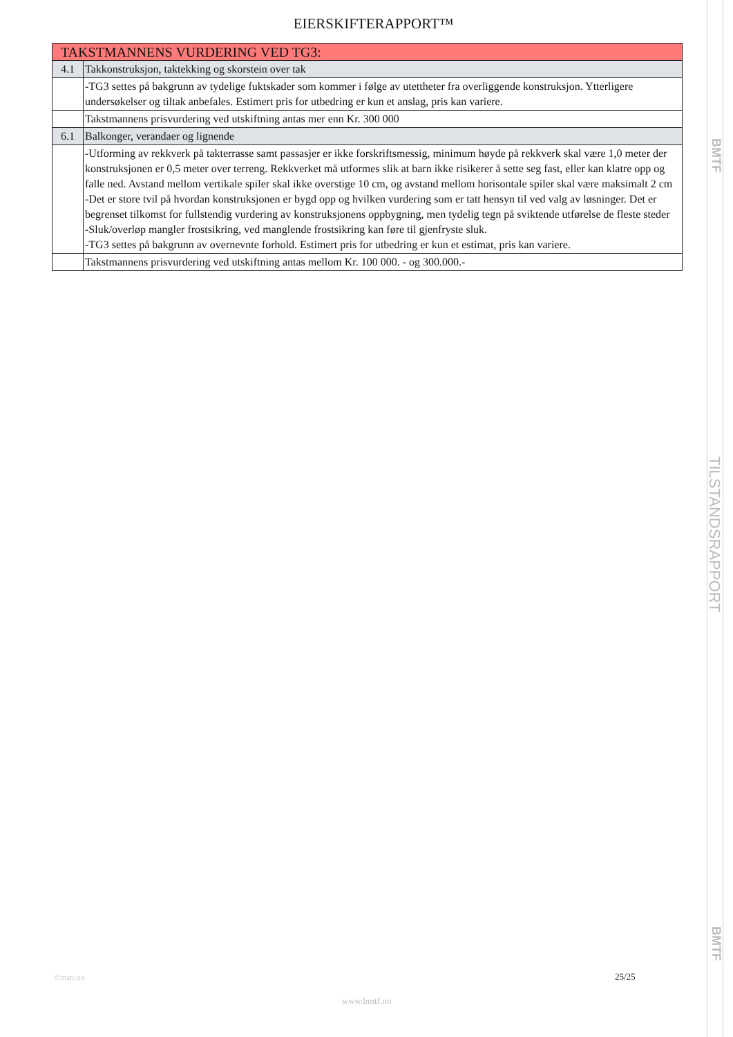EIERSKIFTERAPPORT™
| TAKSTMANNENS VURDERING VED TG3: | |
| 4.1 | Takkonstruksjon, taktekking og skorstein over tak |
| | -TG3 settes på bakgrunn av tydelige fuktskader som kommer i følge av utettheter fra overliggende konstruksjon. Ytterligere undersøkelser og tiltak anbefales. Estimert pris for utbedring er kun et anslag, pris kan variere. |
| | Takstmannens prisvurdering ved utskiftning antas mer enn Kr. 300 000 |
| 6.1 | Balkonger, verandaer og lignende |
| | -Utforming av rekkverk på takterrasse samt passasjer er ikke forskriftsmessig, minimum høyde på rekkverk skal være 1,0 meter der konstruksjonen er 0,5 meter over terreng. Rekkverket må utformes slik at barn ikke risikerer å sette seg fast, eller kan klatre opp og falle ned. Avstand mellom vertikale spiler skal ikke overstige 10 cm, og avstand mellom horisontale spiler skal være maksimalt 2 cm -Det er store tvil på hvordan konstruksjonen er bygd opp og hvilken vurdering som er tatt hensyn til ved valg av løsninger. Det er begrenset tilkomst for fullstendig vurdering av konstruksjonens oppbygning, men tydelig tegn på sviktende utførelse de fleste steder -Sluk/overløp mangler frostsikring, ved manglende frostsikring kan føre til gjenfryste sluk. -TG3 settes på bakgrunn av overnevnte forhold. Estimert pris for utbedring er kun et estimat, pris kan variere. |
| | Takstmannens prisvurdering ved utskiftning antas mellom Kr. 100 000. - og 300.000.- |
BMTF
TILSTANDSRAPPORT
BMTF
©mstr.no 25/25
www.bmtf.no